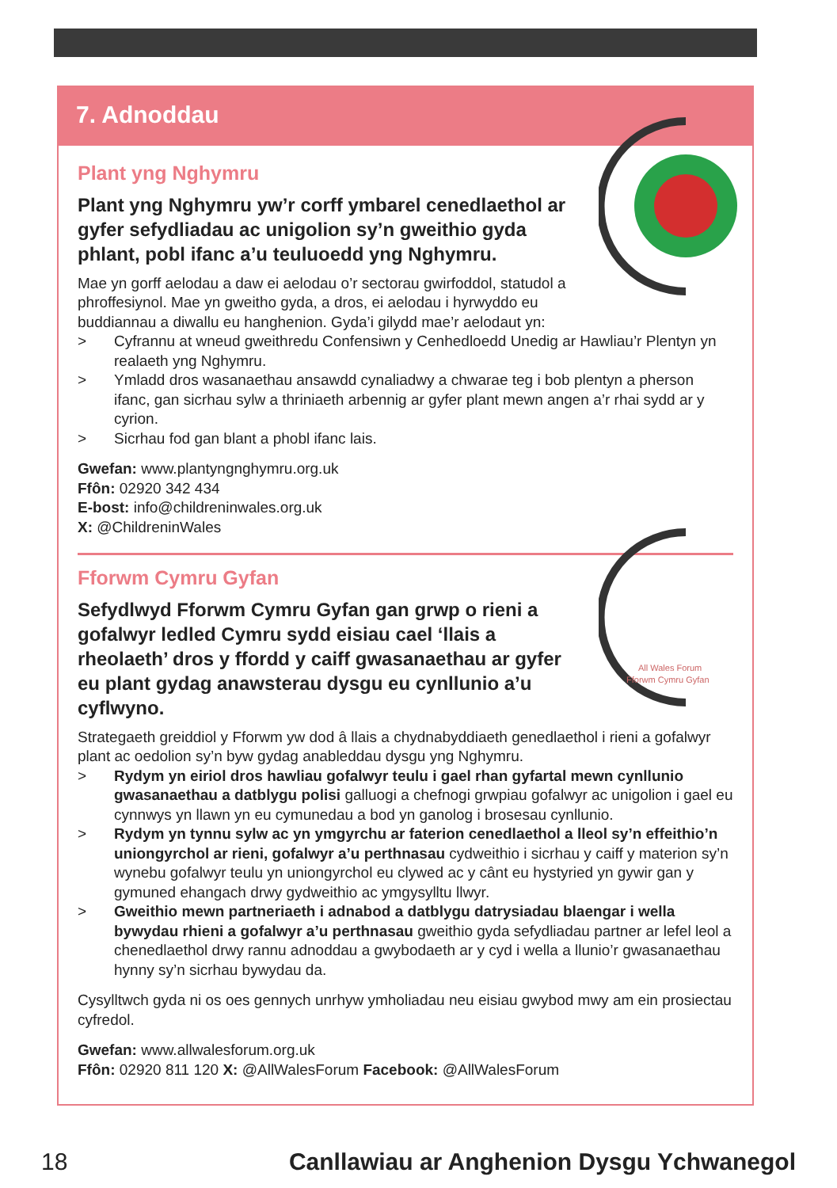7. Adnoddau
Plant yng Nghymru
Plant yng Nghymru yw’r corff ymbarel cenedlaethol ar gyfer sefydliadau ac unigolion sy’n gweithio gyda phlant, pobl ifanc a’u teuluoedd yng Nghymru.
Mae yn gorff aelodau a daw ei aelodau o’r sectorau gwirfoddol, statudol a phroffesiynol. Mae yn gweitho gyda, a dros, ei aelodau i hyrwyddo eu buddiannau a diwallu eu hanghenion. Gyda’i gilydd mae’r aelodaut yn:
> Cyfrannu at wneud gweithredu Confensiwn y Cenhedloedd Unedig ar Hawliau’r Plentyn yn realaeth yng Nghymru.
> Ymladd dros wasanaethau ansawdd cynaliadwy a chwarae teg i bob plentyn a pherson ifanc, gan sicrhau sylw a thriniaeth arbennig ar gyfer plant mewn angen a’r rhai sydd ar y cyrion.
> Sicrhau fod gan blant a phobl ifanc lais.
Gwefan: www.plantyngnghymru.org.uk
Ffôn: 02920 342 434
E-bost: info@childreninwales.org.uk
X: @ChildreninWales
All Wales Forum
Fforwm Cymru Gyfan
Fforwm Cymru Gyfan
Sefydlwyd Fforwm Cymru Gyfan gan grwp o rieni a gofalwyr ledled Cymru sydd eisiau cael ‘llais a rheolaeth’ dros y ffordd y caiff gwasanaethau ar gyfer eu plant gydag anawsterau dysgu eu cynllunio a’u cyflwyno.
Strategaeth greiddiol y Fforwm yw dod â llais a chydnabyddiaeth genedlaethol i rieni a gofalwyr plant ac oedolion sy’n byw gydag anableddau dysgu yng Nghymru.
> Rydym yn eiriol dros hawliau gofalwyr teulu i gael rhan gyfartal mewn cynllunio gwasanaethau a datblygu polisi galluogi a chefnogi grwpiau gofalwyr ac unigolion i gael eu cynnwys yn llawn yn eu cymunedau a bod yn ganolog i brosesau cynllunio.
> Rydym yn tynnu sylw ac yn ymgyrchu ar faterion cenedlaethol a lleol sy’n effeithio’n uniongyrchol ar rieni, gofalwyr a’u perthnasau cydweithio i sicrhau y caiff y materion sy’n wynebu gofalwyr teulu yn uniongyrchol eu clywed ac y cânt eu hystyried yn gywir gan y gymuned ehangach drwy gydweithio ac ymgysylltu llwyr.
> Gweithio mewn partneriaeth i adnabod a datblygu datrysiadau blaengar i wella bywydau rhieni a gofalwyr a’u perthnasau gweithio gyda sefydliadau partner ar lefel leol a chenedlaethol drwy rannu adnoddau a gwybodaeth ar y cyd i wella a llunio’r gwasanaethau hynny sy’n sicrhau bywydau da.
Cysylltwch gyda ni os oes gennych unrhyw ymholiadau neu eisiau gwybod mwy am ein prosiectau cyfredol.
Gwefan: www.allwalesforum.org.uk
Ffôn: 02920 811 120 X: @AllWalesForum Facebook: @AllWalesForum
18 Canllawiau ar Anghenion Dysgu Ychwanegol